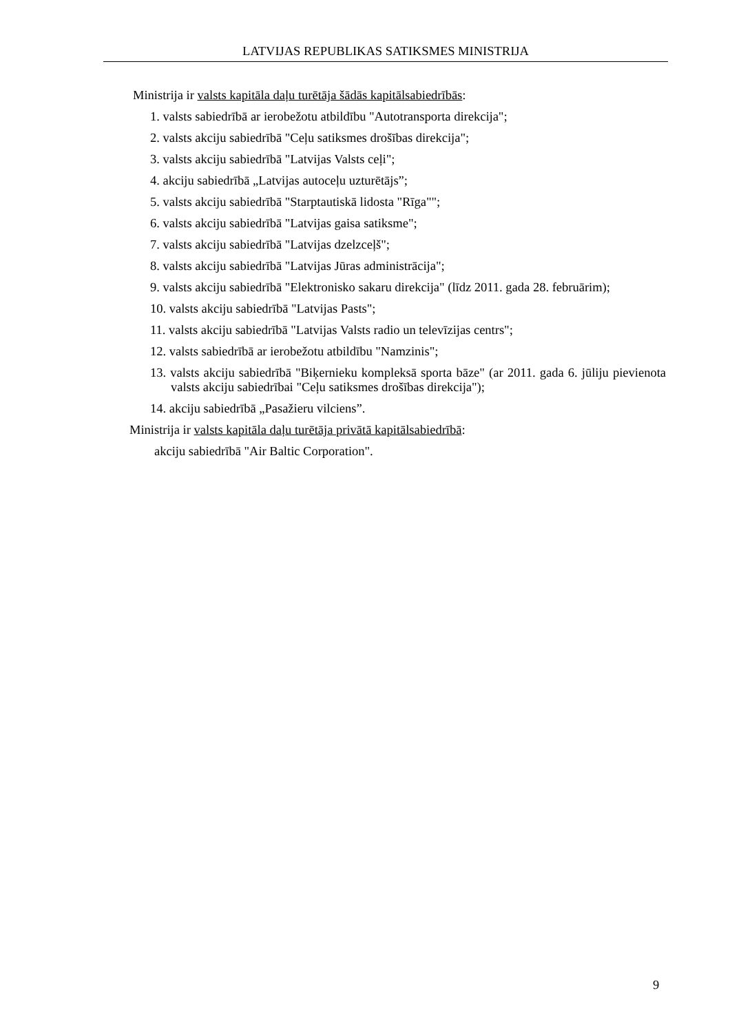LATVIJAS REPUBLIKAS SATIKSMES MINISTRIJA
Ministrija ir valsts kapitāla daļu turētāja šādās kapitālsabiedrībās:
1. valsts sabiedrībā ar ierobežotu atbildību "Autotransporta direkcija";
2. valsts akciju sabiedrībā "Ceļu satiksmes drošības direkcija";
3. valsts akciju sabiedrībā "Latvijas Valsts ceļi";
4. akciju sabiedrībā „Latvijas autoceļu uzturētājs”;
5. valsts akciju sabiedrībā "Starptautiskā lidosta "Rīga"";
6. valsts akciju sabiedrībā "Latvijas gaisa satiksme";
7. valsts akciju sabiedrībā "Latvijas dzelzceļš";
8. valsts akciju sabiedrībā "Latvijas Jūras administrācija";
9. valsts akciju sabiedrībā "Elektronisko sakaru direkcija" (līdz 2011. gada 28. februārim);
10. valsts akciju sabiedrībā "Latvijas Pasts";
11. valsts akciju sabiedrībā "Latvijas Valsts radio un televīzijas centrs";
12. valsts sabiedrībā ar ierobežotu atbildību "Namzinis";
13. valsts akciju sabiedrībā "Biķernieku kompleksā sporta bāze" (ar 2011. gada 6. jūliju pievienota valsts akciju sabiedrībai "Ceļu satiksmes drošības direkcija");
14. akciju sabiedrībā „Pasažieru vilciens”.
Ministrija ir valsts kapitāla daļu turētāja privātā kapitālsabiedrībā:
akciju sabiedrībā "Air Baltic Corporation".
9